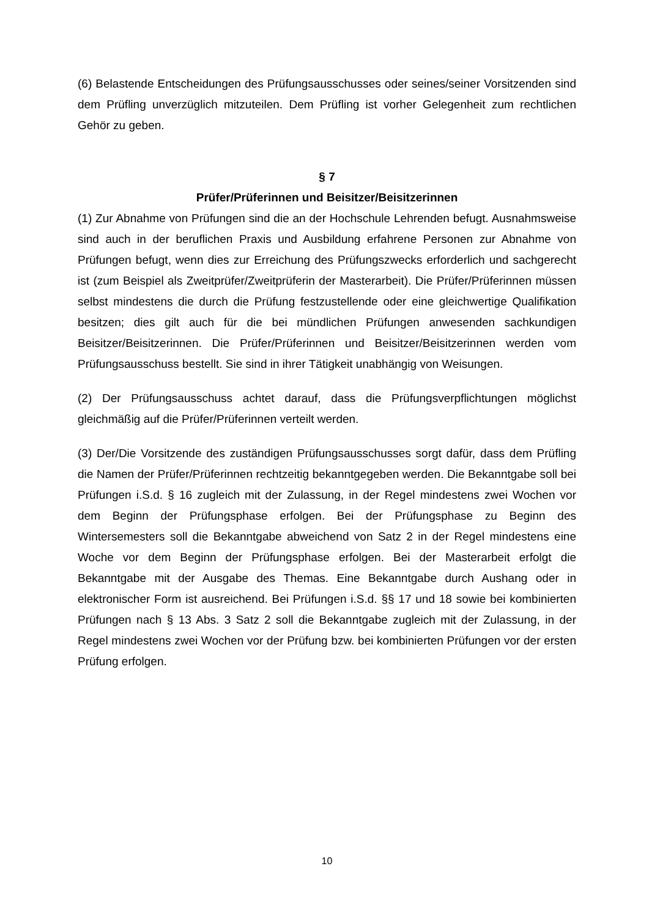(6) Belastende Entscheidungen des Prüfungsausschusses oder seines/seiner Vorsitzenden sind dem Prüfling unverzüglich mitzuteilen. Dem Prüfling ist vorher Gelegenheit zum rechtlichen Gehör zu geben.
§ 7
Prüfer/Prüferinnen und Beisitzer/Beisitzerinnen
(1) Zur Abnahme von Prüfungen sind die an der Hochschule Lehrenden befugt. Ausnahmsweise sind auch in der beruflichen Praxis und Ausbildung erfahrene Personen zur Abnahme von Prüfungen befugt, wenn dies zur Erreichung des Prüfungszwecks erforderlich und sachgerecht ist (zum Beispiel als Zweitprüfer/Zweitprüferin der Masterarbeit). Die Prüfer/Prüferinnen müssen selbst mindestens die durch die Prüfung festzustellende oder eine gleichwertige Qualifikation besitzen; dies gilt auch für die bei mündlichen Prüfungen anwesenden sachkundigen Beisitzer/Beisitzerinnen. Die Prüfer/Prüferinnen und Beisitzer/Beisitzerinnen werden vom Prüfungsausschuss bestellt. Sie sind in ihrer Tätigkeit unabhängig von Weisungen.
(2) Der Prüfungsausschuss achtet darauf, dass die Prüfungsverpflichtungen möglichst gleichmäßig auf die Prüfer/Prüferinnen verteilt werden.
(3) Der/Die Vorsitzende des zuständigen Prüfungsausschusses sorgt dafür, dass dem Prüfling die Namen der Prüfer/Prüferinnen rechtzeitig bekanntgegeben werden. Die Bekanntgabe soll bei Prüfungen i.S.d. § 16 zugleich mit der Zulassung, in der Regel mindestens zwei Wochen vor dem Beginn der Prüfungsphase erfolgen. Bei der Prüfungsphase zu Beginn des Wintersemesters soll die Bekanntgabe abweichend von Satz 2 in der Regel mindestens eine Woche vor dem Beginn der Prüfungsphase erfolgen. Bei der Masterarbeit erfolgt die Bekanntgabe mit der Ausgabe des Themas. Eine Bekanntgabe durch Aushang oder in elektronischer Form ist ausreichend. Bei Prüfungen i.S.d. §§ 17 und 18 sowie bei kombinierten Prüfungen nach § 13 Abs. 3 Satz 2 soll die Bekanntgabe zugleich mit der Zulassung, in der Regel mindestens zwei Wochen vor der Prüfung bzw. bei kombinierten Prüfungen vor der ersten Prüfung erfolgen.
10